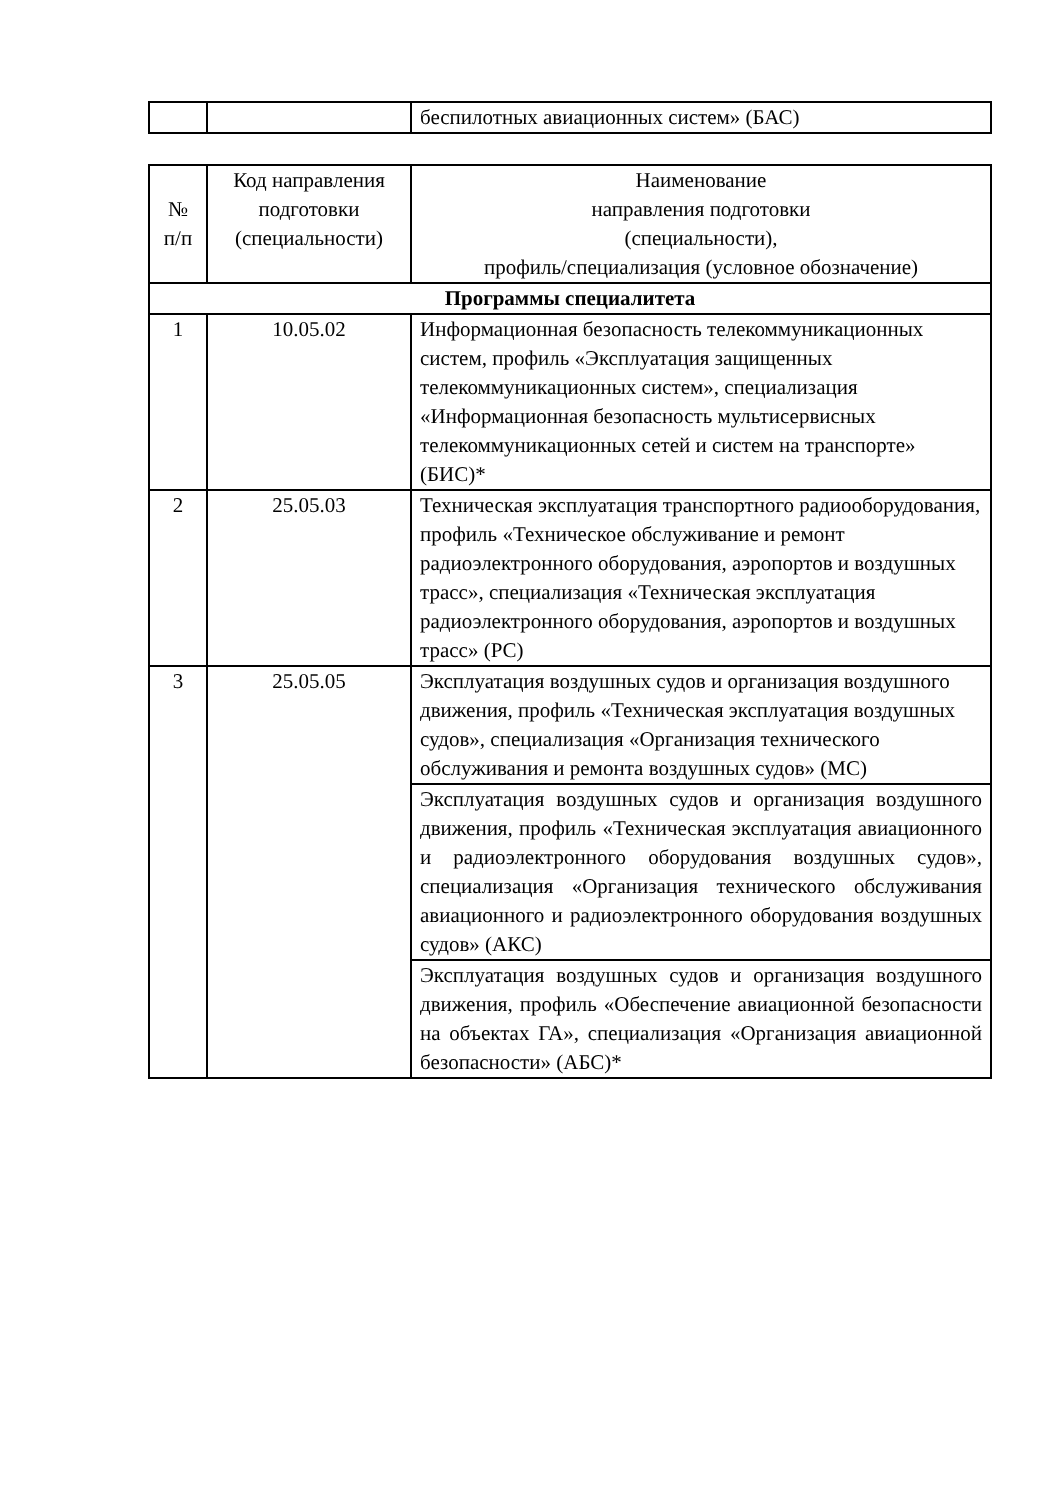| | | беспилотных авиационных систем» (БАС) |
| № п/п | Код направления подготовки (специальности) | Наименование направления подготовки (специальности), профиль/специализация (условное обозначение) |
| --- | --- | --- |
| Программы специалитета | | |
| 1 | 10.05.02 | Информационная безопасность телекоммуникационных систем, профиль «Эксплуатация защищенных телекоммуникационных систем», специализация «Информационная безопасность мультисервисных телекоммуникационных сетей и систем на транспорте» (БИС)* |
| 2 | 25.05.03 | Техническая эксплуатация транспортного радиооборудования, профиль «Техническое обслуживание и ремонт радиоэлектронного оборудования, аэропортов и воздушных трасс», специализация «Техническая эксплуатация радиоэлектронного оборудования, аэропортов и воздушных трасс» (РС) |
| 3 | 25.05.05 | Эксплуатация воздушных судов и организация воздушного движения, профиль «Техническая эксплуатация воздушных судов», специализация «Организация технического обслуживания и ремонта воздушных судов» (МС) |
| | | Эксплуатация воздушных судов и организация воздушного движения, профиль «Техническая эксплуатация авиационного и радиоэлектронного оборудования воздушных судов», специализация «Организация технического обслуживания авиационного и радиоэлектронного оборудования воздушных судов» (АКС) |
| | | Эксплуатация воздушных судов и организация воздушного движения, профиль «Обеспечение авиационной безопасности на объектах ГА», специализация «Организация авиационной безопасности» (АБС)* |